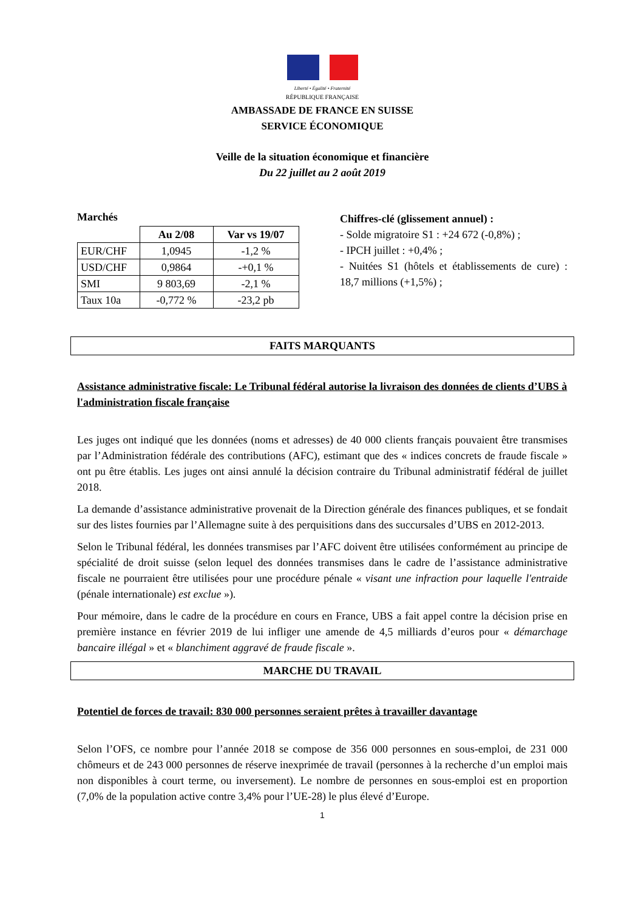Liberté • Égalité • Fraternité
RÉPUBLIQUE FRANÇAISE
AMBASSADE DE FRANCE EN SUISSE
SERVICE ÉCONOMIQUE
Veille de la situation économique et financière
Du 22 juillet au 2 août 2019
Marchés
| | Au 2/08 | Var vs 19/07 |
| EUR/CHF | 1,0945 | -1,2 % |
| USD/CHF | 0,9864 | -+0,1 % |
| SMI | 9 803,69 | -2,1 % |
| Taux 10a | -0,772 % | -23,2 pb |
Chiffres-clé (glissement annuel) :
- Solde migratoire S1 : +24 672 (-0,8%) ;
- IPCH juillet : +0,4% ;
- Nuitées S1 (hôtels et établissements de cure) : 18,7 millions (+1,5%) ;
FAITS MARQUANTS
Assistance administrative fiscale: Le Tribunal fédéral autorise la livraison des données de clients d’UBS à l'administration fiscale française
Les juges ont indiqué que les données (noms et adresses) de 40 000 clients français pouvaient être transmises par l’Administration fédérale des contributions (AFC), estimant que des « indices concrets de fraude fiscale » ont pu être établis. Les juges ont ainsi annulé la décision contraire du Tribunal administratif fédéral de juillet 2018.
La demande d’assistance administrative provenait de la Direction générale des finances publiques, et se fondait sur des listes fournies par l’Allemagne suite à des perquisitions dans des succursales d’UBS en 2012-2013.
Selon le Tribunal fédéral, les données transmises par l’AFC doivent être utilisées conformément au principe de spécialité de droit suisse (selon lequel des données transmises dans le cadre de l’assistance administrative fiscale ne pourraient être utilisées pour une procédure pénale « visant une infraction pour laquelle l'entraide (pénale internationale) est exclue »).
Pour mémoire, dans le cadre de la procédure en cours en France, UBS a fait appel contre la décision prise en première instance en février 2019 de lui infliger une amende de 4,5 milliards d’euros pour « démarchage bancaire illégal » et « blanchiment aggravé de fraude fiscale ».
MARCHE DU TRAVAIL
Potentiel de forces de travail: 830 000 personnes seraient prêtes à travailler davantage
Selon l’OFS, ce nombre pour l’année 2018 se compose de 356 000 personnes en sous-emploi, de 231 000 chômeurs et de 243 000 personnes de réserve inexprimée de travail (personnes à la recherche d’un emploi mais non disponibles à court terme, ou inversement). Le nombre de personnes en sous-emploi est en proportion (7,0% de la population active contre 3,4% pour l’UE-28) le plus élevé d’Europe.
1